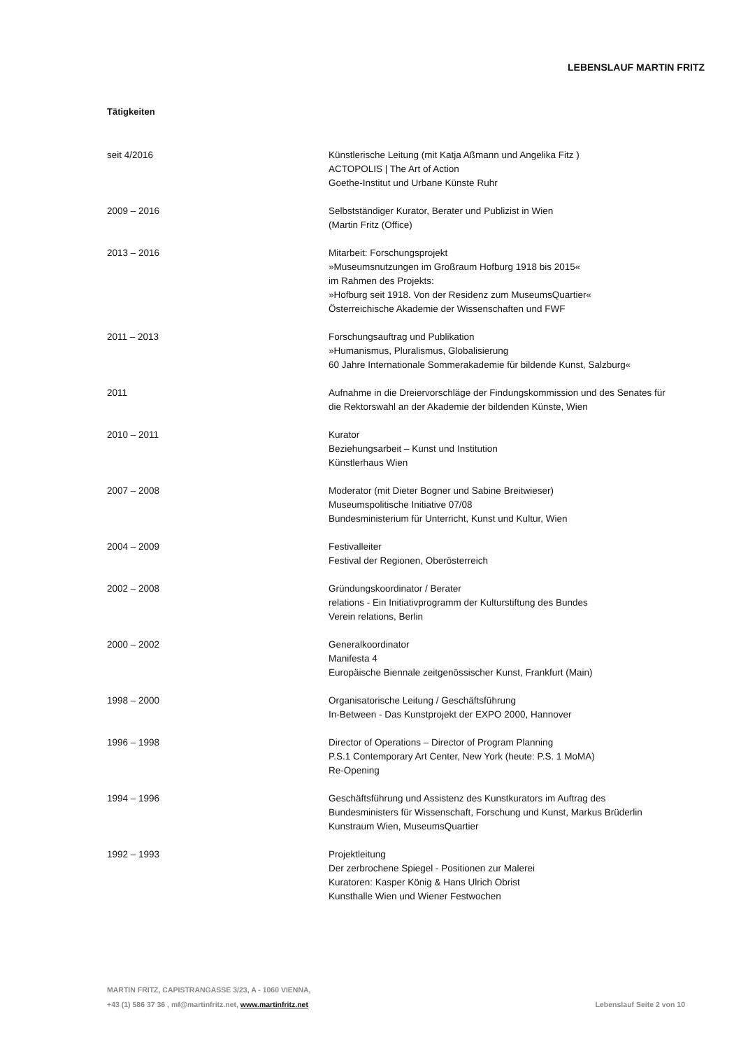LEBENSLAUF MARTIN FRITZ
Tätigkeiten
seit 4/2016 Künstlerische Leitung (mit Katja Aßmann und Angelika Fitz )
ACTOPOLIS | The Art of Action
Goethe-Institut und Urbane Künste Ruhr
2009 – 2016 Selbstständiger Kurator, Berater und Publizist in Wien
(Martin Fritz (Office)
2013 – 2016 Mitarbeit: Forschungsprojekt
»Museumsnutzungen im Großraum Hofburg 1918 bis 2015«
im Rahmen des Projekts:
»Hofburg seit 1918. Von der Residenz zum MuseumsQuartier«
Österreichische Akademie der Wissenschaften und FWF
2011 – 2013 Forschungsauftrag und Publikation
»Humanismus, Pluralismus, Globalisierung
60 Jahre Internationale Sommerakademie für bildende Kunst, Salzburg«
2011 Aufnahme in die Dreiervorschläge der Findungskommission und des Senates für
die Rektorswahl an der Akademie der bildenden Künste, Wien
2010 – 2011 Kurator
Beziehungsarbeit – Kunst und Institution
Künstlerhaus Wien
2007 – 2008 Moderator (mit Dieter Bogner und Sabine Breitwieser)
Museumspolitische Initiative 07/08
Bundesministerium für Unterricht, Kunst und Kultur, Wien
2004 – 2009 Festivalleiter
Festival der Regionen, Oberösterreich
2002 – 2008 Gründungskoordinator / Berater
relations - Ein Initiativprogramm der Kulturstiftung des Bundes
Verein relations, Berlin
2000 – 2002 Generalkoordinator
Manifesta 4
Europäische Biennale zeitgenössischer Kunst, Frankfurt (Main)
1998 – 2000 Organisatorische Leitung / Geschäftsführung
In-Between - Das Kunstprojekt der EXPO 2000, Hannover
1996 – 1998 Director of Operations – Director of Program Planning
P.S.1 Contemporary Art Center, New York (heute: P.S. 1 MoMA)
Re-Opening
1994 – 1996 Geschäftsführung und Assistenz des Kunstkurators im Auftrag des
Bundesministers für Wissenschaft, Forschung und Kunst, Markus Brüderlin
Kunstraum Wien, MuseumsQuartier
1992 – 1993 Projektleitung
Der zerbrochene Spiegel - Positionen zur Malerei
Kuratoren: Kasper König & Hans Ulrich Obrist
Kunsthalle Wien und Wiener Festwochen
MARTIN FRITZ, CAPISTRANGASSE 3/23, A - 1060 VIENNA,
+43 (1) 586 37 36 , mf@martinfritz.net, www.martinfritz.net
Lebenslauf Seite 2 von 10